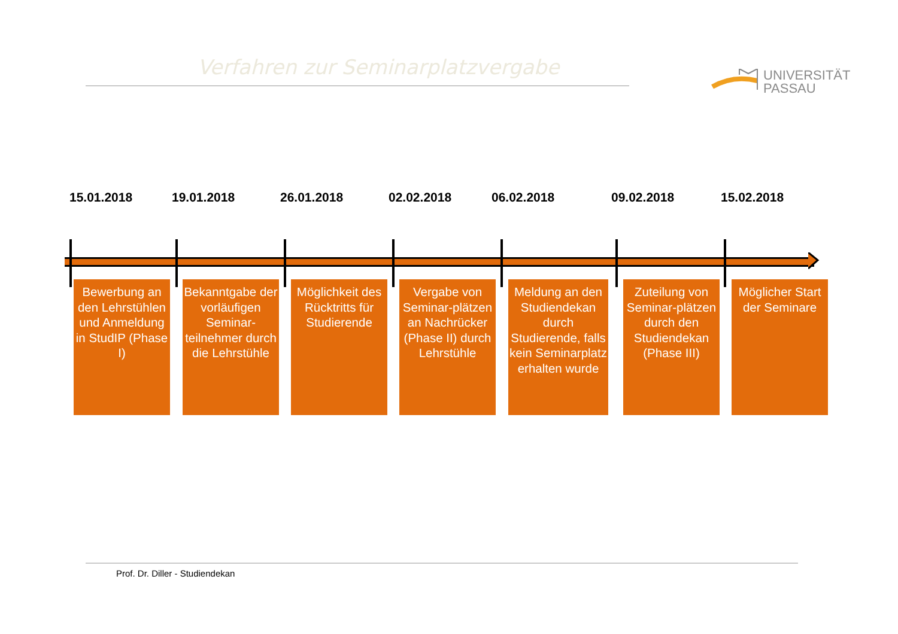Verfahren zur Seminarplatzvergabe
UNIVERSITÄT
PASSAU
15.01.2018 19.01.2018 26.01.2018 02.02.2018 06.02.2018 09.02.2018 15.02.2018
Bewerbung an den Lehrstühlen und Anmeldung in StudIP (Phase I)
Bekanntgabe der vorläufigen Seminar-teilnehmer durch die Lehrstühle
Möglichkeit des Rücktritts für Studierende
Vergabe von Seminar-plätzen an Nachrücker (Phase II) durch Lehrstühle
Meldung an den Studiendekan durch Studierende, falls kein Seminarplatz erhalten wurde
Zuteilung von Seminar-plätzen durch den Studiendekan (Phase III)
Möglicher Start der Seminare
Prof. Dr. Diller - Studiendekan